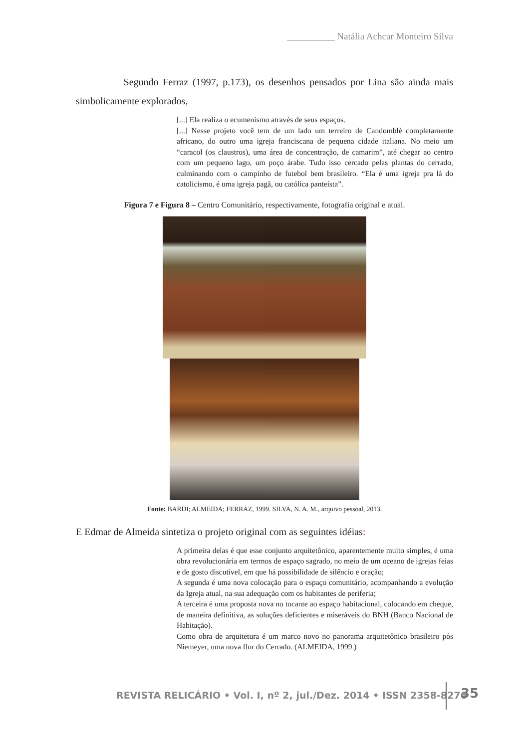__________ Natália Achcar Monteiro Silva
Segundo Ferraz (1997, p.173), os desenhos pensados por Lina são ainda mais simbolicamente explorados,
[...] Ela realiza o ecumenismo através de seus espaços.
[...] Nesse projeto você tem de um lado um terreiro de Candomblé completamente africano, do outro uma igreja franciscana de pequena cidade italiana. No meio um “caracol (os claustros), uma área de concentração, de camarim”, até chegar ao centro com um pequeno lago, um poço árabe. Tudo isso cercado pelas plantas do cerrado, culminando com o campinho de futebol bem brasileiro. “Ela é uma igreja pra lá do catolicismo, é uma igreja pagã, ou católica panteísta”.
Figura 7 e Figura 8 – Centro Comunitário, respectivamente, fotografia original e atual.
Fonte: BARDI; ALMEIDA; FERRAZ, 1999. SILVA, N. A. M., arquivo pessoal, 2013.
E Edmar de Almeida sintetiza o projeto original com as seguintes idéias:
A primeira delas é que esse conjunto arquitetônico, aparentemente muito simples, é uma obra revolucionária em termos de espaço sagrado, no meio de um oceano de igrejas feias e de gosto discutível, em que há possibilidade de silêncio e oração;
A segunda é uma nova colocação para o espaço comunitário, acompanhando a evolução da Igreja atual, na sua adequação com os habitantes de periferia;
A terceira é uma proposta nova no tocante ao espaço habitacional, colocando em cheque, de maneira definitiva, as soluções deficientes e miseráveis do BNH (Banco Nacional de Habitação).
Como obra de arquitetura é um marco novo no panorama arquitetônico brasileiro pós Niemeyer, uma nova flor do Cerrado. (ALMEIDA, 1999.)
REVISTA RELICÁRIO • Vol. I, nº 2, jul./Dez. 2014 • ISSN 2358-8276
35